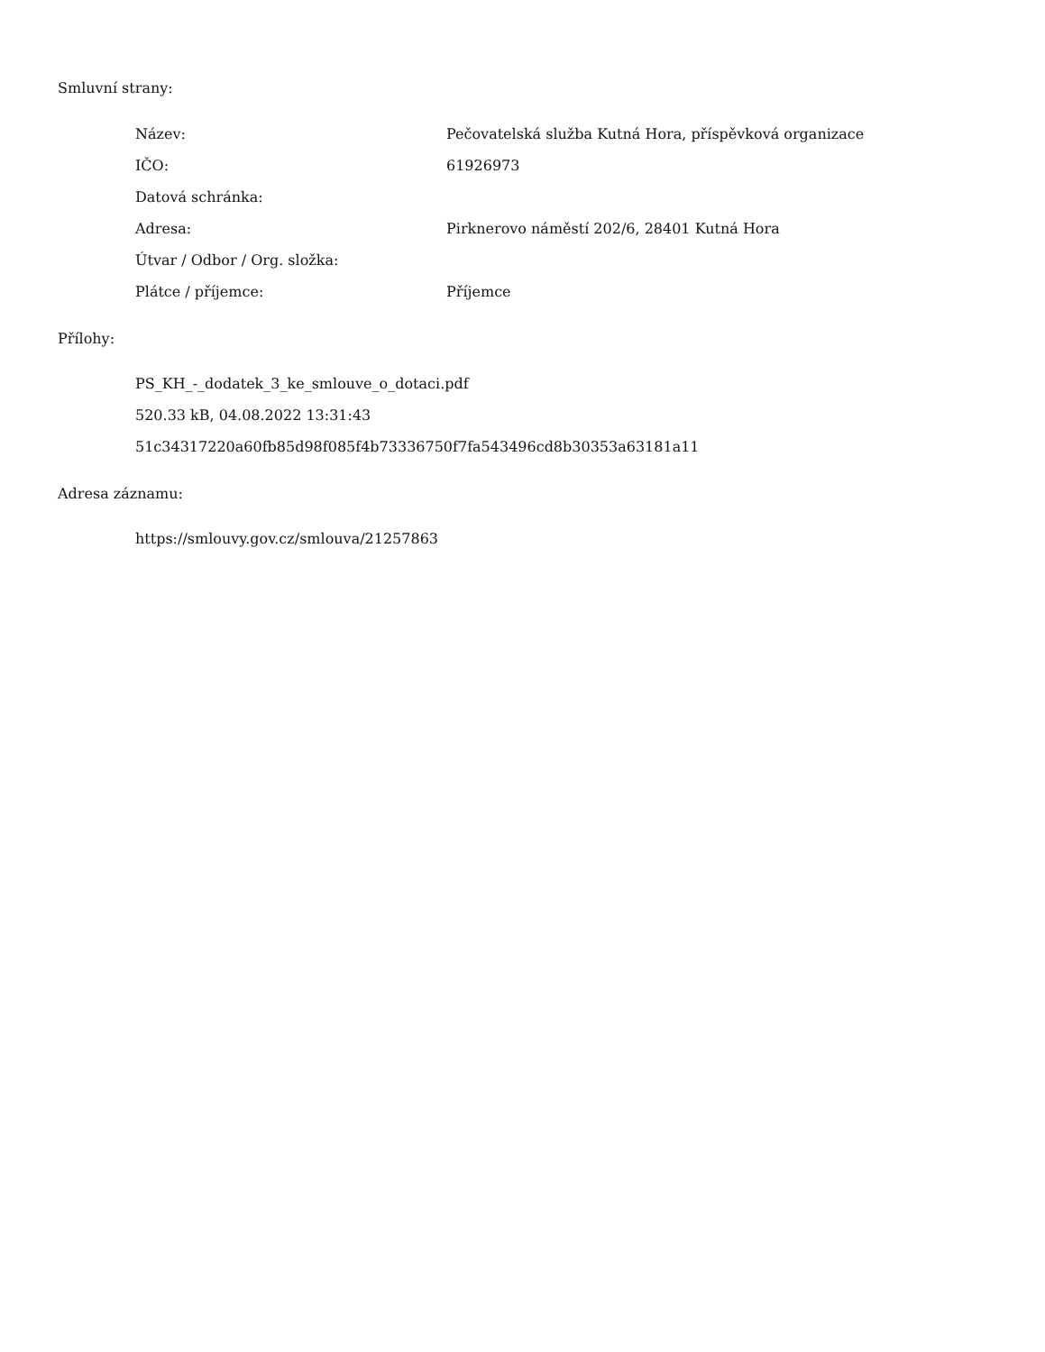Smluvní strany:
| Název: | Pečovatelská služba Kutná Hora, příspěvková organizace |
| IČO: | 61926973 |
| Datová schránka: | |
| Adresa: | Pirknerovo náměstí 202/6, 28401 Kutná Hora |
| Útvar / Odbor / Org. složka: | |
| Plátce / příjemce: | Příjemce |
Přílohy:
| PS_KH_-_dodatek_3_ke_smlouve_o_dotaci.pdf |
| 520.33 kB, 04.08.2022 13:31:43 |
| 51c34317220a60fb85d98f085f4b73336750f7fa543496cd8b30353a63181a11 |
Adresa záznamu:
| https://smlouvy.gov.cz/smlouva/21257863 |